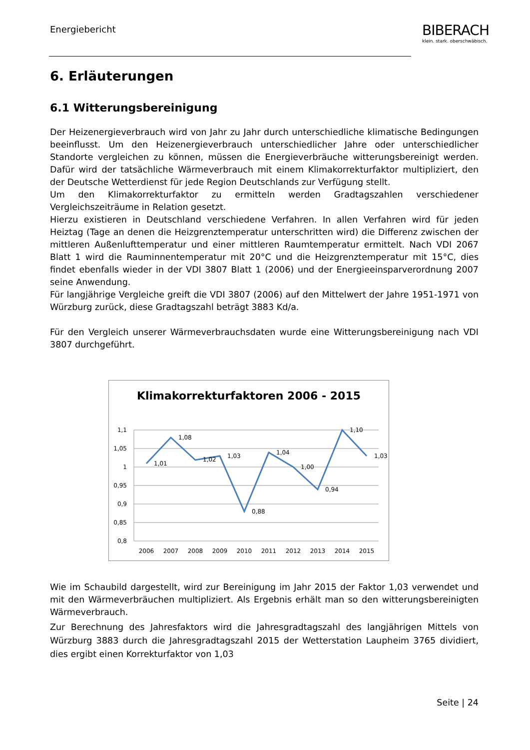Energiebericht
BIBERACH
klein. stark. oberschwäbisch.
6. Erläuterungen
6.1 Witterungsbereinigung
Der Heizenergieverbrauch wird von Jahr zu Jahr durch unterschiedliche klimatische Bedingungen beeinflusst. Um den Heizenergieverbrauch unterschiedlicher Jahre oder unterschiedlicher Standorte vergleichen zu können, müssen die Energieverbräuche witterungsbereinigt werden. Dafür wird der tatsächliche Wärmeverbrauch mit einem Klimakorrekturfaktor multipliziert, den der Deutsche Wetterdienst für jede Region Deutschlands zur Verfügung stellt.
Um den Klimakorrekturfaktor zu ermitteln werden Gradtagszahlen verschiedener Vergleichszeiträume in Relation gesetzt.
Hierzu existieren in Deutschland verschiedene Verfahren. In allen Verfahren wird für jeden Heiztag (Tage an denen die Heizgrenztemperatur unterschritten wird) die Differenz zwischen der mittleren Außenlufttemperatur und einer mittleren Raumtemperatur ermittelt. Nach VDI 2067 Blatt 1 wird die Rauminnentemperatur mit 20°C und die Heizgrenztemperatur mit 15°C, dies findet ebenfalls wieder in der VDI 3807 Blatt 1 (2006) und der Energieeinsparverordnung 2007 seine Anwendung.
Für langjährige Vergleiche greift die VDI 3807 (2006) auf den Mittelwert der Jahre 1951-1971 von Würzburg zurück, diese Gradtagszahl beträgt 3883 Kd/a.
Für den Vergleich unserer Wärmeverbrauchsdaten wurde eine Witterungsbereinigung nach VDI 3807 durchgeführt.
Klimakorrekturfaktoren 2006 - 2015
1,1
1,05
1
0,95
0,9
0,85
0,8
2006
2007
2008
2009
2010
2011
2012
2013
2014
2015
1,01
1,08
1,02
1,03
0,88
1,04
1,00
0,94
1,10
1,03
Wie im Schaubild dargestellt, wird zur Bereinigung im Jahr 2015 der Faktor 1,03 verwendet und mit den Wärmeverbräuchen multipliziert. Als Ergebnis erhält man so den witterungsbereinigten Wärmeverbrauch.
Zur Berechnung des Jahresfaktors wird die Jahresgradtagszahl des langjährigen Mittels von Würzburg 3883 durch die Jahresgradtagszahl 2015 der Wetterstation Laupheim 3765 dividiert, dies ergibt einen Korrekturfaktor von 1,03
Seite | 24